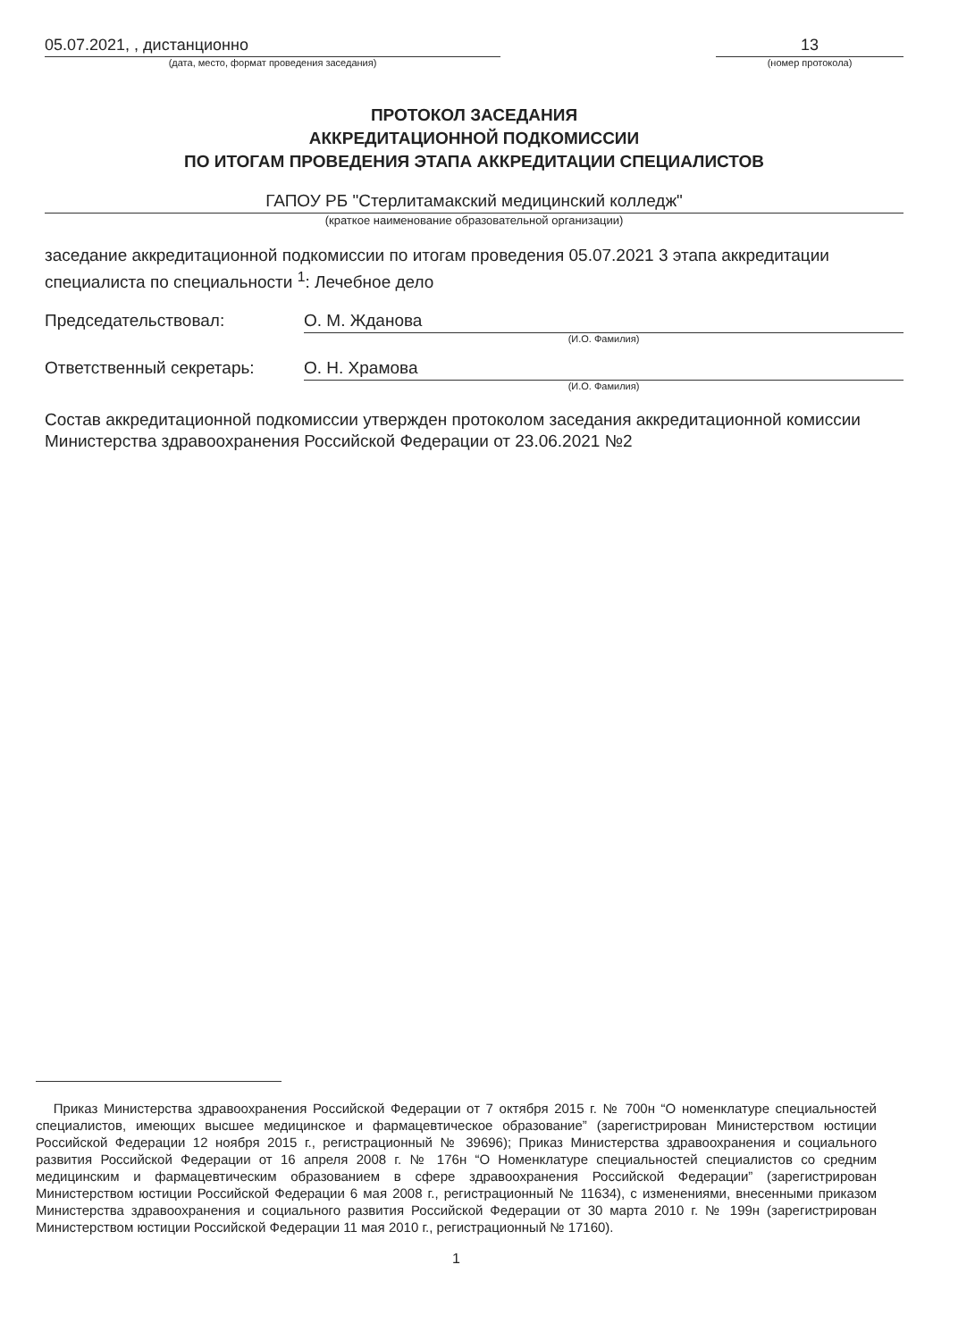05.07.2021, , дистанционно
(дата, место, формат проведения заседания)
13
(номер протокола)
ПРОТОКОЛ ЗАСЕДАНИЯ
АККРЕДИТАЦИОННОЙ ПОДКОМИССИИ
ПО ИТОГАМ ПРОВЕДЕНИЯ ЭТАПА АККРЕДИТАЦИИ СПЕЦИАЛИСТОВ
ГАПОУ РБ "Стерлитамакский медицинский колледж"
(краткое наименование образовательной организации)
заседание аккредитационной подкомиссии по итогам проведения 05.07.2021 3 этапа аккредитации специалиста по специальности <sup>1</sup>: Лечебное дело
Председательствовал: О. М. Жданова
(И.О. Фамилия)
Ответственный секретарь: О. Н. Храмова
(И.О. Фамилия)
Состав аккредитационной подкомиссии утвержден протоколом заседания аккредитационной комиссии Министерства здравоохранения Российской Федерации от 23.06.2021 №2
Приказ Министерства здравоохранения Российской Федерации от 7 октября 2015 г. № 700н “О номенклатуре специальностей специалистов, имеющих высшее медицинское и фармацевтическое образование” (зарегистрирован Министерством юстиции Российской Федерации 12 ноября 2015 г., регистрационный № 39696); Приказ Министерства здравоохранения и социального развития Российской Федерации от 16 апреля 2008 г. № 176н “О Номенклатуре специальностей специалистов со средним медицинским и фармацевтическим образованием в сфере здравоохранения Российской Федерации” (зарегистрирован Министерством юстиции Российской Федерации 6 мая 2008 г., регистрационный № 11634), с изменениями, внесенными приказом Министерства здравоохранения и социального развития Российской Федерации от 30 марта 2010 г. № 199н (зарегистрирован Министерством юстиции Российской Федерации 11 мая 2010 г., регистрационный № 17160).
1